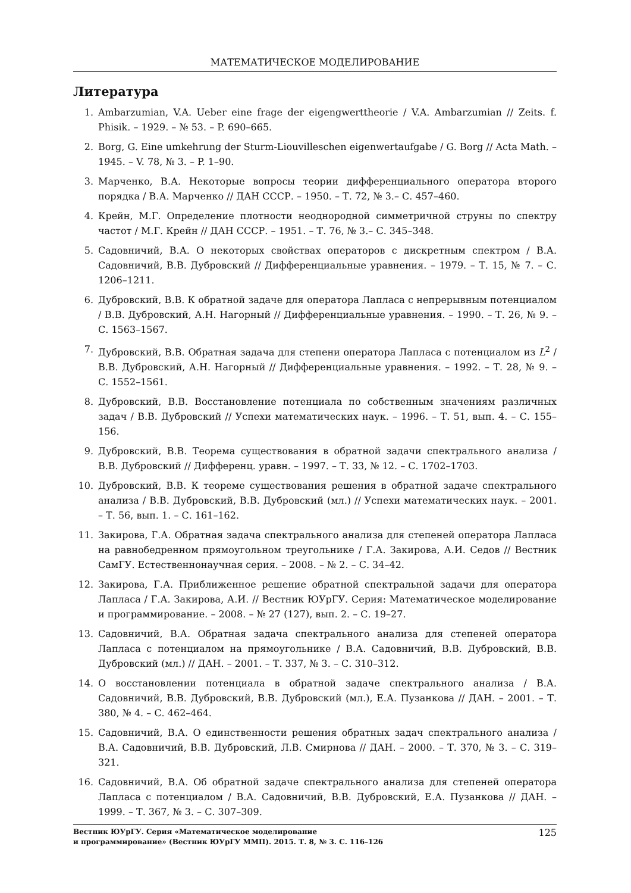МАТЕМАТИЧЕСКОЕ МОДЕЛИРОВАНИЕ
Литература
1. Ambarzumian, V.A. Ueber eine frage der eigengwerttheorie / V.A. Ambarzumian // Zeits. f. Phisik. – 1929. – № 53. – P. 690–665.
2. Borg, G. Eine umkehrung der Sturm-Liouvilleschen eigenwertaufgabe / G. Borg // Acta Math. – 1945. – V. 78, № 3. – P. 1–90.
3. Марченко, В.А. Некоторые вопросы теории дифференциального оператора второго порядка / В.А. Марченко // ДАН СССР. – 1950. – Т. 72, № 3.– С. 457–460.
4. Крейн, М.Г. Определение плотности неоднородной симметричной струны по спектру частот / М.Г. Крейн // ДАН СССР. – 1951. – Т. 76, № 3.– С. 345–348.
5. Садовничий, В.А. О некоторых свойствах операторов с дискретным спектром / В.А. Садовничий, В.В. Дубровский // Дифференциальные уравнения. – 1979. – Т. 15, № 7. – С. 1206–1211.
6. Дубровский, В.В. К обратной задаче для оператора Лапласа с непрерывным потенциалом / В.В. Дубровский, А.Н. Нагорный // Дифференциальные уравнения. – 1990. – Т. 26, № 9. – С. 1563–1567.
7. Дубровский, В.В. Обратная задача для степени оператора Лапласа с потенциалом из L<sup>2</sup> / В.В. Дубровский, А.Н. Нагорный // Дифференциальные уравнения. – 1992. – Т. 28, № 9. – С. 1552–1561.
8. Дубровский, В.В. Восстановление потенциала по собственным значениям различных задач / В.В. Дубровский // Успехи математических наук. – 1996. – Т. 51, вып. 4. – С. 155–156.
9. Дубровский, В.В. Теорема существования в обратной задачи спектрального анализа / В.В. Дубровский // Дифференц. уравн. – 1997. – Т. 33, № 12. – С. 1702–1703.
10. Дубровский, В.В. К теореме существования решения в обратной задаче спектрального анализа / В.В. Дубровский, В.В. Дубровский (мл.) // Успехи математических наук. – 2001. – Т. 56, вып. 1. – С. 161–162.
11. Закирова, Г.А. Обратная задача спектрального анализа для степеней оператора Лапласа на равнобедренном прямоугольном треугольнике / Г.А. Закирова, А.И. Седов // Вестник СамГУ. Естественнонаучная серия. – 2008. – № 2. – С. 34–42.
12. Закирова, Г.А. Приближенное решение обратной спектральной задачи для оператора Лапласа / Г.А. Закирова, А.И. // Вестник ЮУрГУ. Серия: Математическое моделирование и программирование. – 2008. – № 27 (127), вып. 2. – С. 19–27.
13. Садовничий, В.А. Обратная задача спектрального анализа для степеней оператора Лапласа с потенциалом на прямоугольнике / В.А. Садовничий, В.В. Дубровский, В.В. Дубровский (мл.) // ДАН. – 2001. – Т. 337, № 3. – С. 310–312.
14. О восстановлении потенциала в обратной задаче спектрального анализа / В.А. Садовничий, В.В. Дубровский, В.В. Дубровский (мл.), Е.А. Пузанкова // ДАН. – 2001. – Т. 380, № 4. – С. 462–464.
15. Садовничий, В.А. О единственности решения обратных задач спектрального анализа / В.А. Садовничий, В.В. Дубровский, Л.В. Смирнова // ДАН. – 2000. – Т. 370, № 3. – С. 319–321.
16. Садовничий, В.А. Об обратной задаче спектрального анализа для степеней оператора Лапласа с потенциалом / В.А. Садовничий, В.В. Дубровский, Е.А. Пузанкова // ДАН. – 1999. – Т. 367, № 3. – С. 307–309.
Вестник ЮУрГУ. Серия «Математическое моделирование
и программирование» (Вестник ЮУрГУ ММП). 2015. Т. 8, № 3. С. 116–126
125